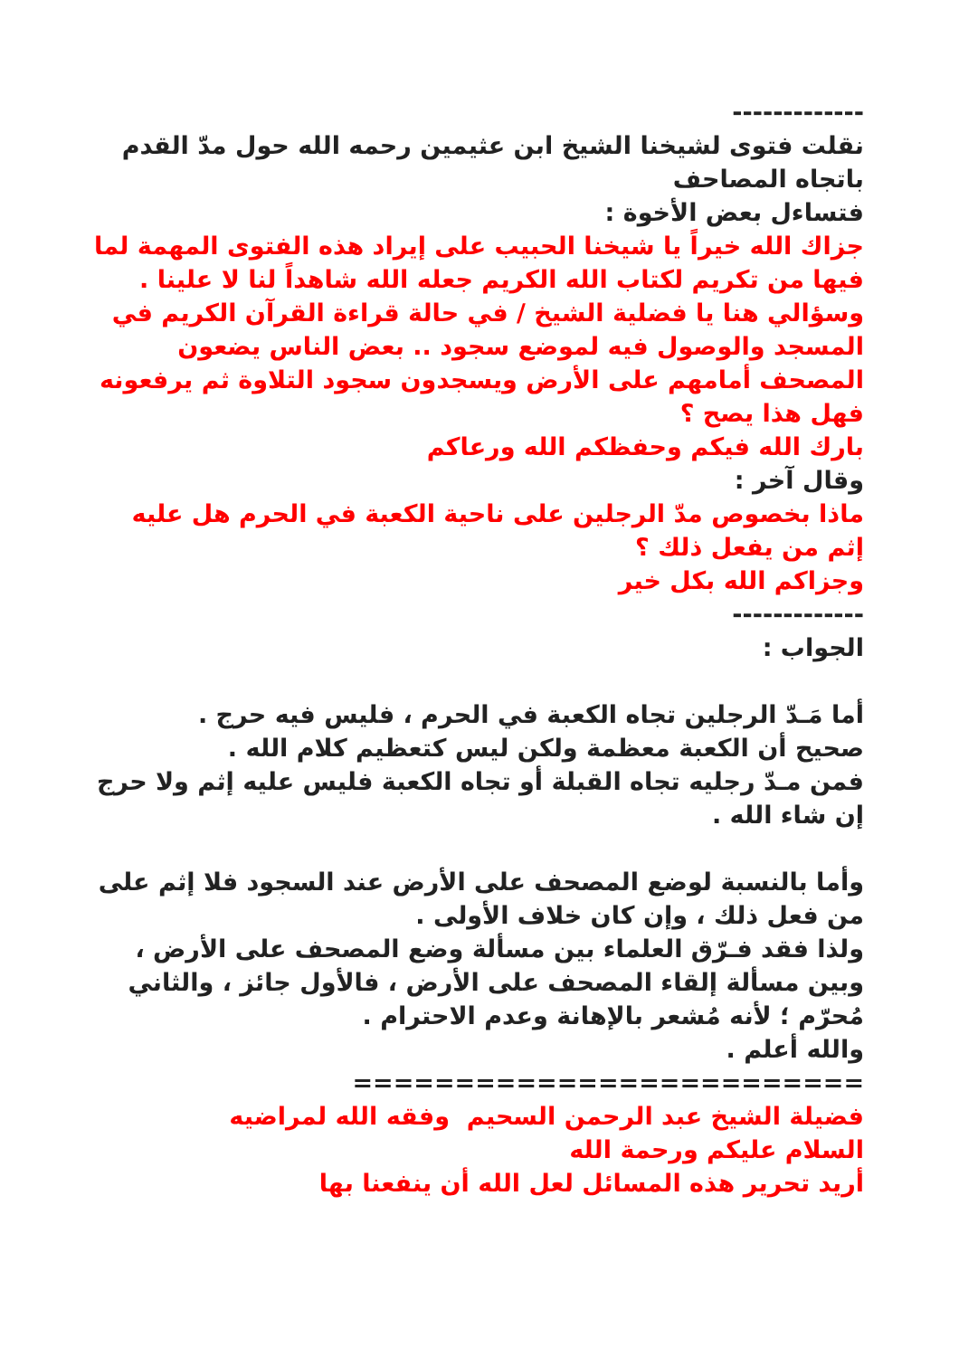-------------
نقلت فتوى لشيخنا الشيخ ابن عثيمين رحمه الله حول مدّ القدم باتجاه المصاحف
فتساءل بعض الأخوة :
جزاك الله خيراً يا شيخنا الحبيب على إيراد هذه الفتوى المهمة لما فيها من تكريم لكتاب الله الكريم جعله الله شاهداً لنا لا علينا .
وسؤالي هنا يا فضلية الشيخ / في حالة قراءة القرآن الكريم في المسجد والوصول فيه لموضع سجود .. بعض الناس يضعون المصحف أمامهم على الأرض ويسجدون سجود التلاوة ثم يرفعونه فهل هذا يصح ؟
بارك الله فيكم وحفظكم الله ورعاكم
وقال آخر :
ماذا بخصوص مدّ الرجلين على ناحية الكعبة في الحرم هل عليه إثم من يفعل ذلك ؟
وجزاكم الله بكل خير
-------------
الجواب :
أما مَـدّ الرجلين تجاه الكعبة في الحرم ، فليس فيه حرج .
صحيح أن الكعبة معظمة ولكن ليس كتعظيم كلام الله .
فمن مـدّ رجليه تجاه القبلة أو تجاه الكعبة فليس عليه إثم ولا حرج إن شاء الله .
وأما بالنسبة لوضع المصحف على الأرض عند السجود فلا إثم على من فعل ذلك ، وإن كان خلاف الأولى .
ولذا فقد فـرّق العلماء بين مسألة وضع المصحف على الأرض ، وبين مسألة إلقاء المصحف على الأرض ، فالأول جائز ، والثاني مُحرّم ؛ لأنه مُشعر بالإهانة وعدم الاحترام .
والله أعلم .
=========================
فضيلة الشيخ عبد الرحمن السحيم وفقه الله لمراضيه
السلام عليكم ورحمة الله
أريد تحرير هذه المسائل لعل الله أن ينفعنا بها